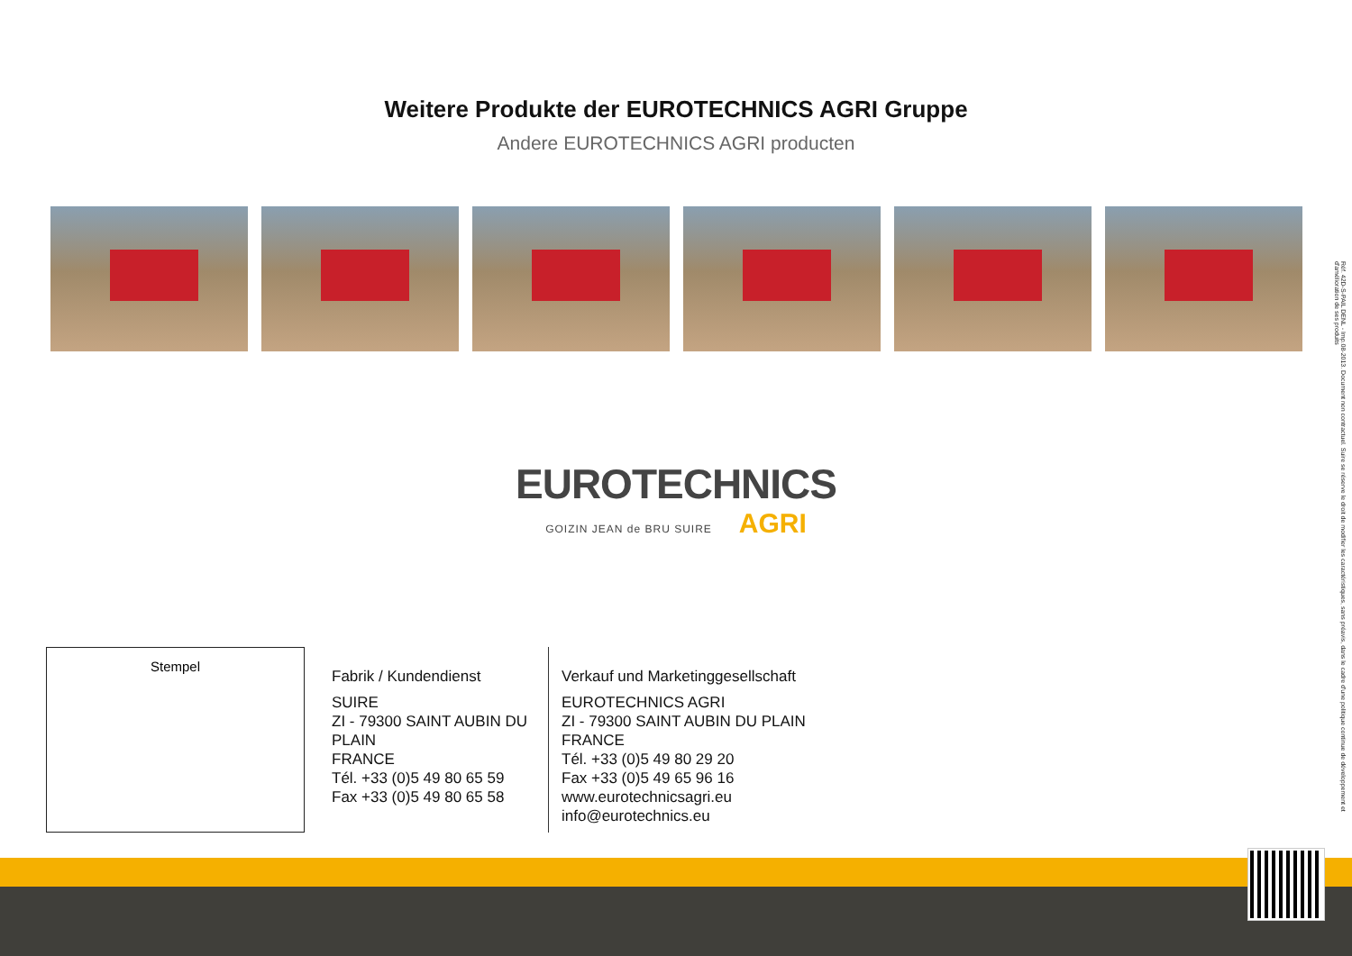Weitere Produkte der EUROTECHNICS AGRI Gruppe
Andere EUROTECHNICS AGRI producten
EUROTECHNICS
GOIZIN JEAN de BRU SUIRE AGRI
Stempel
Fabrik / Kundendienst
SUIRE
ZI - 79300 SAINT AUBIN DU PLAIN
FRANCE
Tél. +33 (0)5 49 80 65 59
Fax +33 (0)5 49 80 65 58
Verkauf und Marketinggesellschaft
EUROTECHNICS AGRI
ZI - 79300 SAINT AUBIN DU PLAIN
FRANCE
Tél. +33 (0)5 49 80 29 20
Fax +33 (0)5 49 65 96 16
www.eurotechnicsagri.eu
info@eurotechnics.eu
Réf. 42D-S-PAIL DENL - Imp.08-2013. Document non contractuel. Suire se réserve le droit de modifier les caractéristiques, sans préavis, dans le cadre d'une politique continue de développement et d'amélioration de ses produits